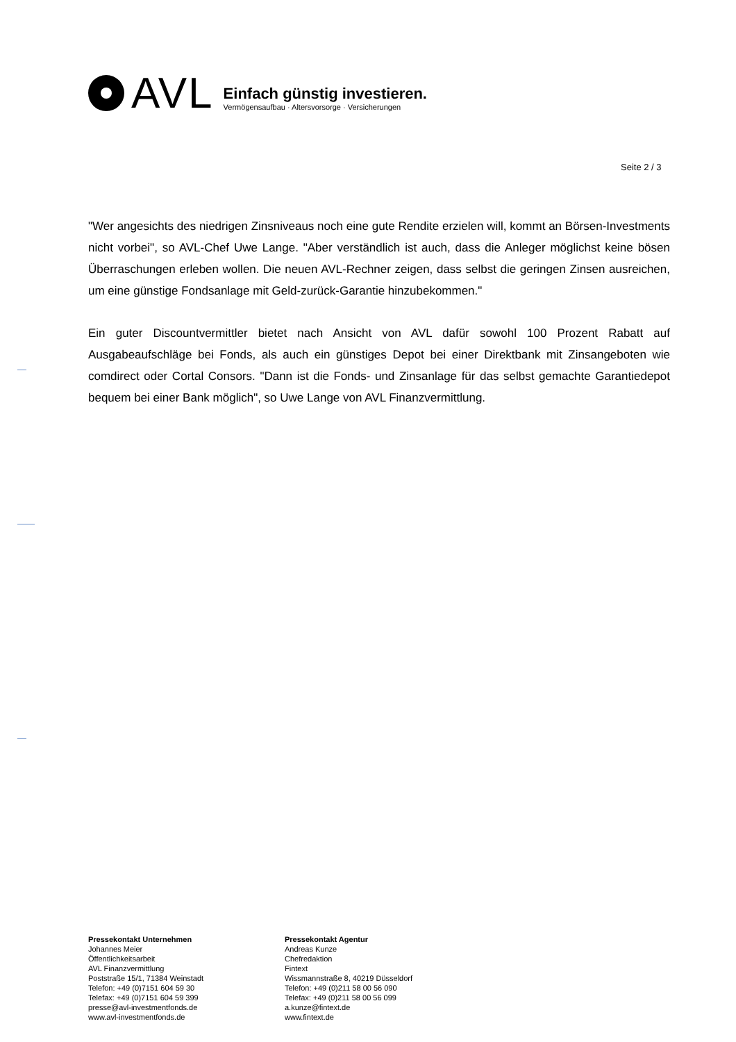AVL
Einfach günstig investieren.
Vermögensaufbau · Altersvorsorge · Versicherungen
Seite 2 / 3
"Wer angesichts des niedrigen Zinsniveaus noch eine gute Rendite erzielen will, kommt an Börsen-Investments nicht vorbei", so AVL-Chef Uwe Lange. "Aber verständlich ist auch, dass die Anleger möglichst keine bösen Überraschungen erleben wollen. Die neuen AVL-Rechner zeigen, dass selbst die geringen Zinsen ausreichen, um eine günstige Fondsanlage mit Geld-zurück-Garantie hinzubekommen."
Ein guter Discountvermittler bietet nach Ansicht von AVL dafür sowohl 100 Prozent Rabatt auf Ausgabeaufschläge bei Fonds, als auch ein günstiges Depot bei einer Direktbank mit Zinsangeboten wie comdirect oder Cortal Consors. "Dann ist die Fonds- und Zinsanlage für das selbst gemachte Garantiedepot bequem bei einer Bank möglich", so Uwe Lange von AVL Finanzvermittlung.
Pressekontakt Unternehmen
Johannes Meier
Öffentlichkeitsarbeit
AVL Finanzvermittlung
Poststraße 15/1, 71384 Weinstadt
Telefon: +49 (0)7151 604 59 30
Telefax: +49 (0)7151 604 59 399
presse@avl-investmentfonds.de
www.avl-investmentfonds.de
Pressekontakt Agentur
Andreas Kunze
Chefredaktion
Fintext
Wissmannstraße 8, 40219 Düsseldorf
Telefon: +49 (0)211 58 00 56 090
Telefax: +49 (0)211 58 00 56 099
a.kunze@fintext.de
www.fintext.de